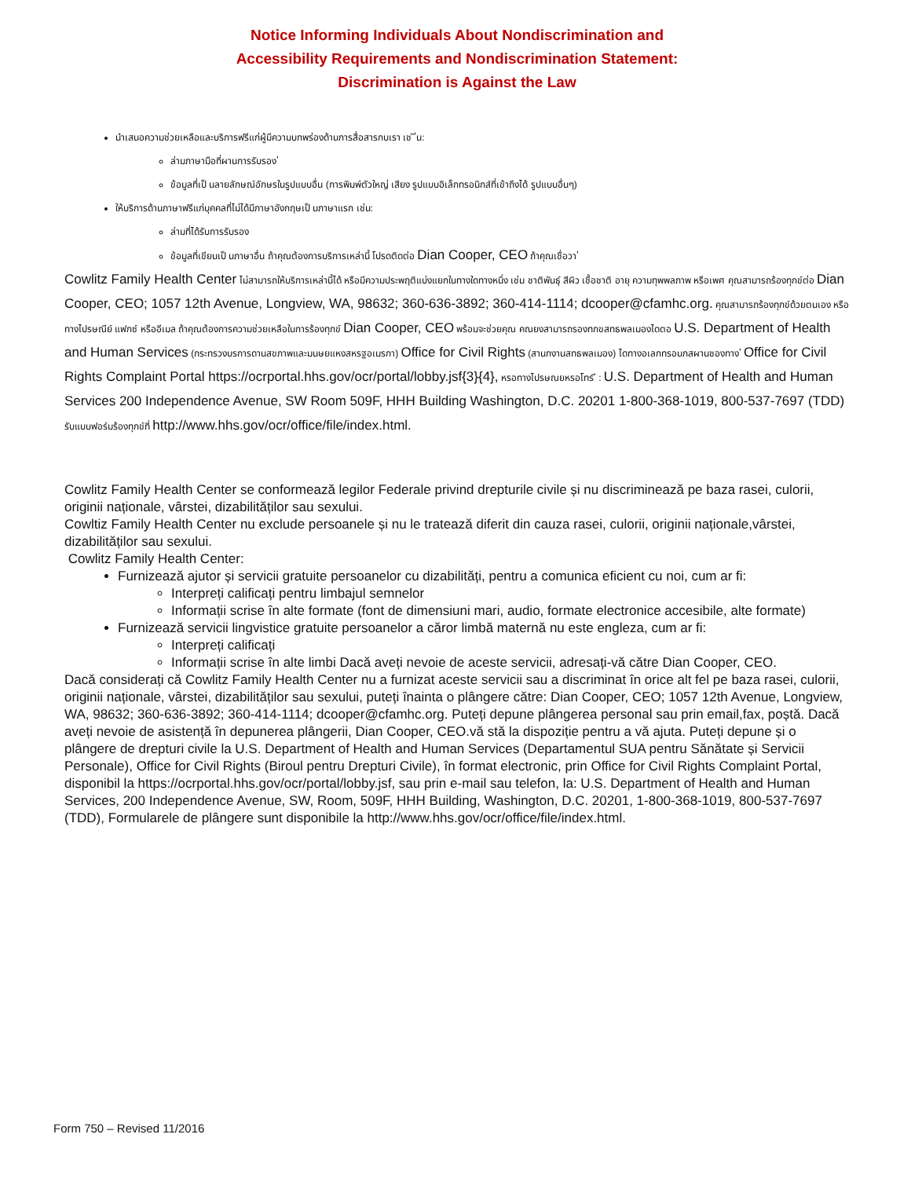Notice Informing Individuals About Nondiscrimination and
Accessibility Requirements and Nondiscrimination Statement:
Discrimination is Against the Law
นำเสนอความช่วยเหลือและบริการฟรีแก่ผู้มีความบกพร่องด้านการสื่อสารกบเรา เช ั ่น:
ล่ามภาษามือที่ผานการรับรอง ่
ข้อมูลที่เป็ นลายลักษณ์อักษรในรูปแบบอื่น (การพิมพ์ตัวใหญ่ เสียง รูปแบบอิเล็กทรอนิกส์ที่เข้าถึงได้ รูปแบบอื่นๆ)
ให้บริการด้านภาษาฟรีแก่บุคคลที่ไม่ได้มีภาษาอังกฤษเป็ นภาษาแรก เช่น:
ล่ามที่ได้รับการรับรอง
ข้อมูลที่เขียนเป็ นภาษาอื่น ถ้าคุณต้องการบริการเหล่านี้ โปรดติดต่อ Dian Cooper, CEO ถ้าคุณเชื่อวา ่
Cowlitz Family Health Center ไม่สามารถให้บริการเหล่านี้ได้ หรือมีความประพฤติแบ่งแยกในทางใดทางหนึ่ง เช่น ชาติพันธุ์ สีผิว เชื้อชาติ อายุ ความทุพพลภาพ หรือเพศ คุณสามารถร้องทุกข์ต่อ Dian Cooper, CEO; 1057 12th Avenue, Longview, WA, 98632; 360-636-3892; 360-414-1114; dcooper@cfamhc.org. คุณสามารถร้องทุกข์ด้วยตนเอง หรือทางไปรษณีย์ แฟกซ์ หรืออีเมล ถ้าคุณต้องการความช่วยเหลือในการร้องทุกข์ Dian Cooper, CEO พร้อมจะช่วยคุณ คณยงสามารถรองทกขสทธพลเมองไดตอ U.S. Department of Health and Human Services (กระทรวงบรการดานสขภาพและมนษยแหงสหรฐอเมรกา) Office for Civil Rights (สานกงานสทธพลเมอง) ไดทางอเลกทรอนกสผานชองทาง ่ Office for Civil Rights Complaint Portal https://ocrportal.hhs.gov/ocr/portal/lobby.jsf{3}{4}, หรอทางไปรษณยหรอโทร ี : U.S. Department of Health and Human Services 200 Independence Avenue, SW Room 509F, HHH Building Washington, D.C. 20201 1-800-368-1019, 800-537-7697 (TDD) รับแบบฟอร์มร้องทุกข์ที่ http://www.hhs.gov/ocr/office/file/index.html.
Cowlitz Family Health Center se conformează legilor Federale privind drepturile civile și nu discriminează pe baza rasei, culorii, originii naționale, vârstei, dizabilităților sau sexului.
Cowltiz Family Health Center nu exclude persoanele și nu le tratează diferit din cauza rasei, culorii, originii naționale,vârstei, dizabilităților sau sexului.
Cowlitz Family Health Center:
Furnizează ajutor și servicii gratuite persoanelor cu dizabilități, pentru a comunica eficient cu noi, cum ar fi:
Interpreți calificați pentru limbajul semnelor
Informații scrise în alte formate (font de dimensiuni mari, audio, formate electronice accesibile, alte formate)
Furnizează servicii lingvistice gratuite persoanelor a căror limbă maternă nu este engleza, cum ar fi:
Interpreți calificați
Informații scrise în alte limbi Dacă aveți nevoie de aceste servicii, adresați-vă către Dian Cooper, CEO.
Dacă considerați că Cowlitz Family Health Center nu a furnizat aceste servicii sau a discriminat în orice alt fel pe baza rasei, culorii, originii naționale, vârstei, dizabilităților sau sexului, puteți înainta o plângere către: Dian Cooper, CEO; 1057 12th Avenue, Longview, WA, 98632; 360-636-3892; 360-414-1114; dcooper@cfamhc.org. Puteți depune plângerea personal sau prin email,fax, poștă. Dacă aveți nevoie de asistență în depunerea plângerii, Dian Cooper, CEO.vă stă la dispoziție pentru a vă ajuta. Puteți depune și o plângere de drepturi civile la U.S. Department of Health and Human Services (Departamentul SUA pentru Sănătate și Servicii Personale), Office for Civil Rights (Biroul pentru Drepturi Civile), în format electronic, prin Office for Civil Rights Complaint Portal, disponibil la https://ocrportal.hhs.gov/ocr/portal/lobby.jsf, sau prin e-mail sau telefon, la: U.S. Department of Health and Human Services, 200 Independence Avenue, SW, Room, 509F, HHH Building, Washington, D.C. 20201, 1-800-368-1019, 800-537-7697 (TDD), Formularele de plângere sunt disponibile la http://www.hhs.gov/ocr/office/file/index.html.
Form 750 – Revised 11/2016